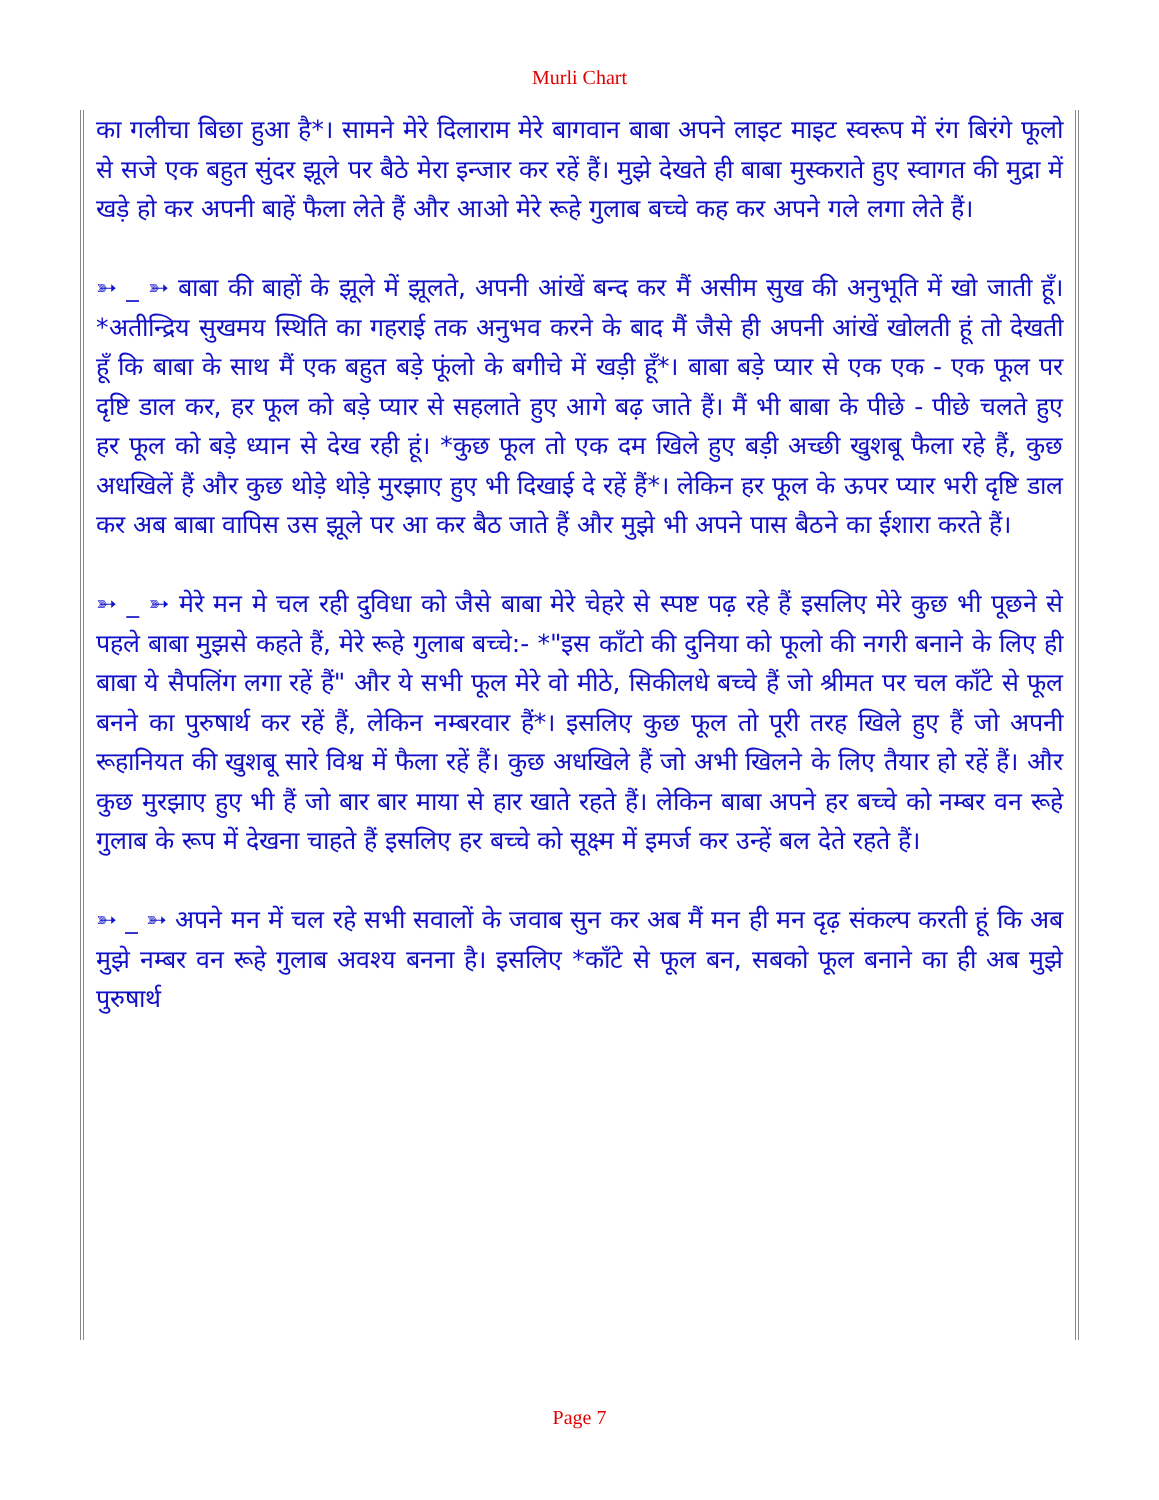Murli Chart
का गलीचा बिछा हुआ है*। सामने मेरे दिलाराम मेरे बागवान बाबा अपने लाइट माइट स्वरूप में रंग बिरंगे फूलो से सजे एक बहुत सुंदर झूले पर बैठे मेरा इन्जार कर रहें हैं। मुझे देखते ही बाबा मुस्कराते हुए स्वागत की मुद्रा में खड़े हो कर अपनी बाहें फैला लेते हैं और आओ मेरे रूहे गुलाब बच्चे कह कर अपने गले लगा लेते हैं।
➳ _ ➳ बाबा की बाहों के झूले में झूलते, अपनी आंखें बन्द कर मैं असीम सुख की अनुभूति में खो जाती हूँ। *अतीन्द्रिय सुखमय स्थिति का गहराई तक अनुभव करने के बाद मैं जैसे ही अपनी आंखें खोलती हूं तो देखती हूँ कि बाबा के साथ मैं एक बहुत बड़े फूंलो के बगीचे में खड़ी हूँ*। बाबा बड़े प्यार से एक एक - एक फूल पर दृष्टि डाल कर, हर फूल को बड़े प्यार से सहलाते हुए आगे बढ़ जाते हैं। मैं भी बाबा के पीछे - पीछे चलते हुए हर फूल को बड़े ध्यान से देख रही हूं। *कुछ फूल तो एक दम खिले हुए बड़ी अच्छी खुशबू फैला रहे हैं, कुछ अधखिलें हैं और कुछ थोड़े थोड़े मुरझाए हुए भी दिखाई दे रहें हैं*। लेकिन हर फूल के ऊपर प्यार भरी दृष्टि डाल कर अब बाबा वापिस उस झूले पर आ कर बैठ जाते हैं और मुझे भी अपने पास बैठने का ईशारा करते हैं।
➳ _ ➳ मेरे मन मे चल रही दुविधा को जैसे बाबा मेरे चेहरे से स्पष्ट पढ़ रहे हैं इसलिए मेरे कुछ भी पूछने से पहले बाबा मुझसे कहते हैं, मेरे रूहे गुलाब बच्चे:- *"इस काँटो की दुनिया को फूलो की नगरी बनाने के लिए ही बाबा ये सैपलिंग लगा रहें हैं" और ये सभी फूल मेरे वो मीठे, सिकीलधे बच्चे हैं जो श्रीमत पर चल काँटे से फूल बनने का पुरुषार्थ कर रहें हैं, लेकिन नम्बरवार हैं*। इसलिए कुछ फूल तो पूरी तरह खिले हुए हैं जो अपनी रूहानियत की खुशबू सारे विश्व में फैला रहें हैं। कुछ अधखिले हैं जो अभी खिलने के लिए तैयार हो रहें हैं। और कुछ मुरझाए हुए भी हैं जो बार बार माया से हार खाते रहते हैं। लेकिन बाबा अपने हर बच्चे को नम्बर वन रूहे गुलाब के रूप में देखना चाहते हैं इसलिए हर बच्चे को सूक्ष्म में इमर्ज कर उन्हें बल देते रहते हैं।
➳ _ ➳ अपने मन में चल रहे सभी सवालों के जवाब सुन कर अब मैं मन ही मन दृढ़ संकल्प करती हूं कि अब मुझे नम्बर वन रूहे गुलाब अवश्य बनना है। इसलिए *काँटे से फूल बन, सबको फूल बनाने का ही अब मुझे पुरुषार्थ
Page 7